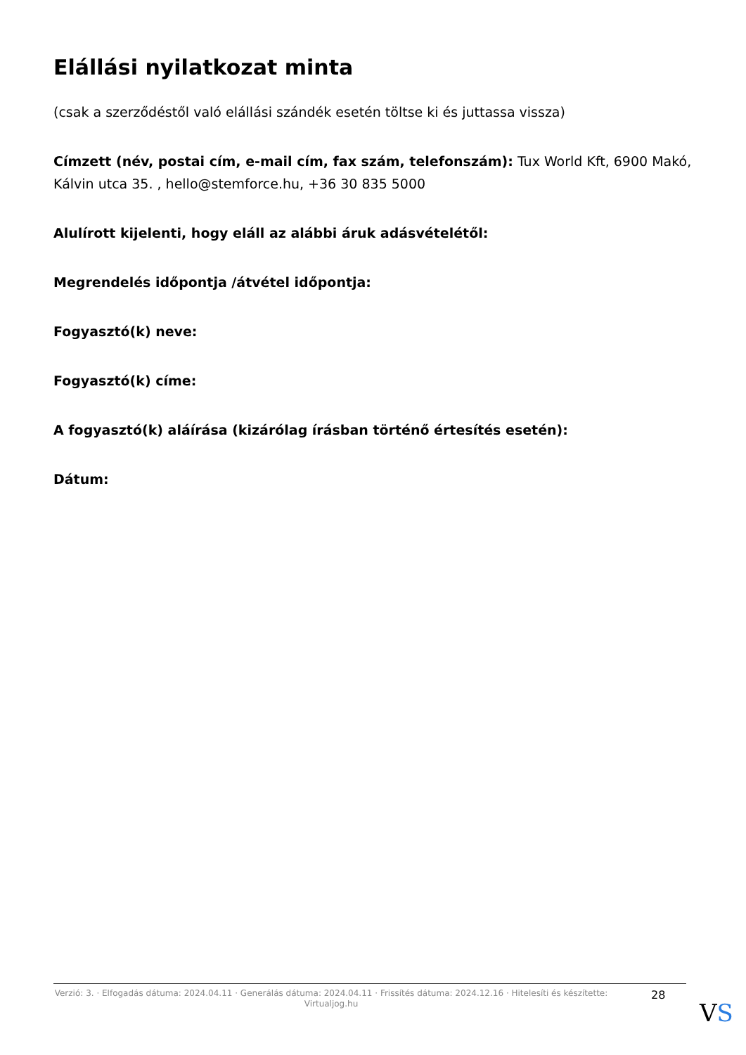Elállási nyilatkozat minta
(csak a szerződéstől való elállási szándék esetén töltse ki és juttassa vissza)
Címzett (név, postai cím, e-mail cím, fax szám, telefonszám): Tux World Kft, 6900 Makó, Kálvin utca 35. , hello@stemforce.hu, +36 30 835 5000
Alulírott kijelenti, hogy eláll az alábbi áruk adásvételétől:
Megrendelés időpontja /átvétel időpontja:
Fogyasztó(k) neve:
Fogyasztó(k) címe:
A fogyasztó(k) aláírása (kizárólag írásban történő értesítés esetén):
Dátum:
Verzió: 3. · Elfogadás dátuma: 2024.04.11 · Generálás dátuma: 2024.04.11 · Frissítés dátuma: 2024.12.16 · Hitelesíti és készítette: Virtualjog.hu
28
VS